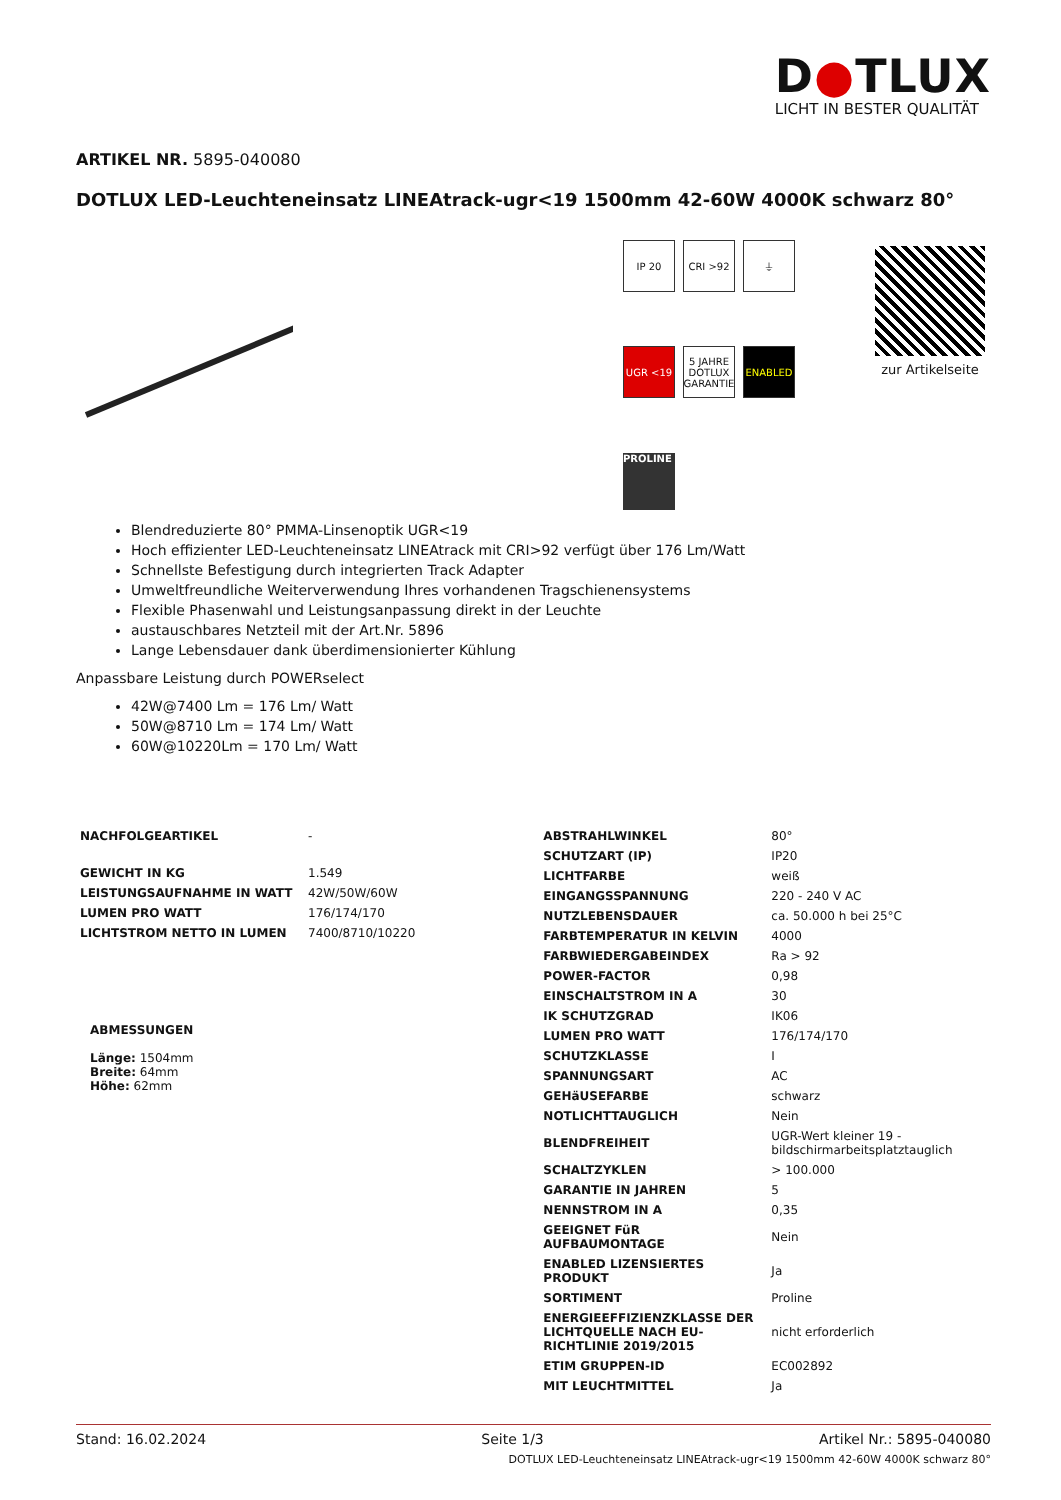D●TLUX
LICHT IN BESTER QUALITÄT
ARTIKEL NR. 5895-040080
DOTLUX LED-Leuchteneinsatz LINEAtrack-ugr<19 1500mm 42-60W 4000K schwarz 80°
IP 20
CRI >92
⏚
UGR <19
5 JAHRE DOTLUX GARANTIE
ENABLED
PROLINE
zur Artikelseite
Blendreduzierte 80° PMMA-Linsenoptik UGR<19
Hoch effizienter LED-Leuchteneinsatz LINEAtrack mit CRI>92 verfügt über 176 Lm/Watt
Schnellste Befestigung durch integrierten Track Adapter
Umweltfreundliche Weiterverwendung Ihres vorhandenen Tragschienensystems
Flexible Phasenwahl und Leistungsanpassung direkt in der Leuchte
austauschbares Netzteil mit der Art.Nr. 5896
Lange Lebensdauer dank überdimensionierter Kühlung
Anpassbare Leistung durch POWERselect
42W@7400 Lm = 176 Lm/ Watt
50W@8710 Lm = 174 Lm/ Watt
60W@10220Lm = 170 Lm/ Watt
| NACHFOLGEARTIKEL | - |
| GEWICHT IN KG | 1.549 |
| LEISTUNGSAUFNAHME IN WATT | 42W/50W/60W |
| LUMEN PRO WATT | 176/174/170 |
| LICHTSTROM NETTO IN LUMEN | 7400/8710/10220 |
ABMESSUNGEN
Länge: 1504mm
Breite: 64mm
Höhe: 62mm
| ABSTRAHLWINKEL | 80° |
| SCHUTZART (IP) | IP20 |
| LICHTFARBE | weiß |
| EINGANGSSPANNUNG | 220 - 240 V AC |
| NUTZLEBENSDAUER | ca. 50.000 h bei 25°C |
| FARBTEMPERATUR IN KELVIN | 4000 |
| FARBWIEDERGABEINDEX | Ra > 92 |
| POWER-FACTOR | 0,98 |
| EINSCHALTSTROM IN A | 30 |
| IK SCHUTZGRAD | IK06 |
| LUMEN PRO WATT | 176/174/170 |
| SCHUTZKLASSE | I |
| SPANNUNGSART | AC |
| GEHäUSEFARBE | schwarz |
| NOTLICHTTAUGLICH | Nein |
| BLENDFREIHEIT | UGR-Wert kleiner 19 - bildschirmarbeitsplatztauglich |
| SCHALTZYKLEN | > 100.000 |
| GARANTIE IN JAHREN | 5 |
| NENNSTROM IN A | 0,35 |
| GEEIGNET FüR AUFBAUMONTAGE | Nein |
| ENABLED LIZENSIERTES PRODUKT | Ja |
| SORTIMENT | Proline |
| ENERGIEEFFIZIENZKLASSE DER LICHTQUELLE NACH EU-RICHTLINIE 2019/2015 | nicht erforderlich |
| ETIM GRUPPEN-ID | EC002892 |
| MIT LEUCHTMITTEL | Ja |
Stand: 16.02.2024 Seite 1/3 Artikel Nr.: 5895-040080
DOTLUX LED-Leuchteneinsatz LINEAtrack-ugr<19 1500mm 42-60W 4000K schwarz 80°